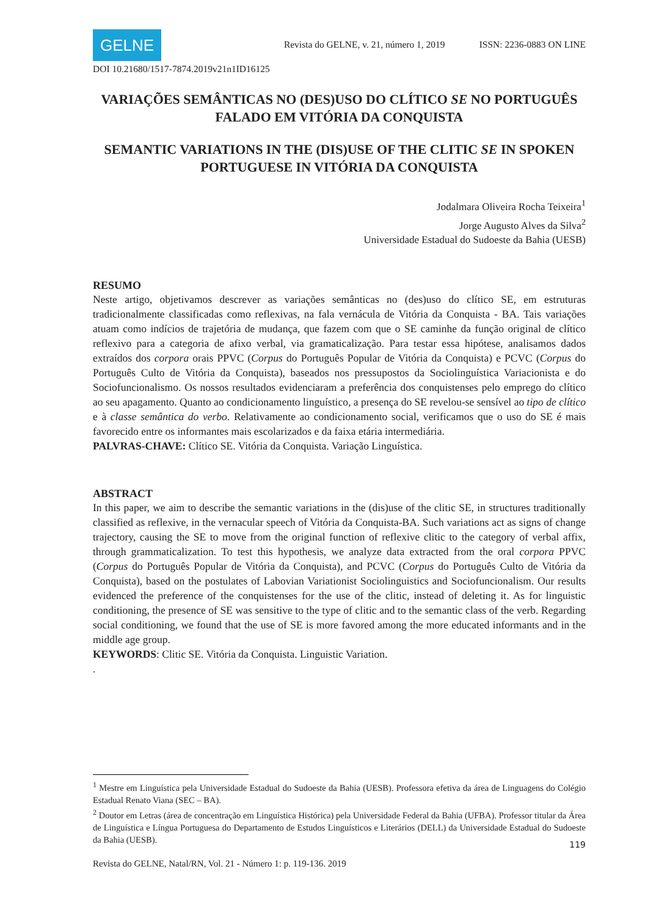GELNE
Revista do GELNE, v. 21, número 1, 2019 ISSN: 2236-0883 ON LINE
DOI 10.21680/1517-7874.2019v21n1ID16125
VARIAÇÕES SEMÂNTICAS NO (DES)USO DO CLÍTICO SE NO PORTUGUÊS FALADO EM VITÓRIA DA CONQUISTA
SEMANTIC VARIATIONS IN THE (DIS)USE OF THE CLITIC SE IN SPOKEN PORTUGUESE IN VITÓRIA DA CONQUISTA
Jodalmara Oliveira Rocha Teixeira<sup>1</sup>
Jorge Augusto Alves da Silva<sup>2</sup>
Universidade Estadual do Sudoeste da Bahia (UESB)
RESUMO
Neste artigo, objetivamos descrever as variações semânticas no (des)uso do clítico SE, em estruturas tradicionalmente classificadas como reflexivas, na fala vernácula de Vitória da Conquista - BA. Tais variações atuam como indícios de trajetória de mudança, que fazem com que o SE caminhe da função original de clítico reflexivo para a categoria de afixo verbal, via gramaticalização. Para testar essa hipótese, analisamos dados extraídos dos corpora orais PPVC (Corpus do Português Popular de Vitória da Conquista) e PCVC (Corpus do Português Culto de Vitória da Conquista), baseados nos pressupostos da Sociolinguística Variacionista e do Sociofuncionalismo. Os nossos resultados evidenciaram a preferência dos conquistenses pelo emprego do clítico ao seu apagamento. Quanto ao condicionamento linguístico, a presença do SE revelou-se sensível ao tipo de clítico e à classe semântica do verbo. Relativamente ao condicionamento social, verificamos que o uso do SE é mais favorecido entre os informantes mais escolarizados e da faixa etária intermediária.
PALVRAS-CHAVE: Clítico SE. Vitória da Conquista. Variação Linguística.
ABSTRACT
In this paper, we aim to describe the semantic variations in the (dis)use of the clitic SE, in structures traditionally classified as reflexive, in the vernacular speech of Vitória da Conquista-BA. Such variations act as signs of change trajectory, causing the SE to move from the original function of reflexive clitic to the category of verbal affix, through grammaticalization. To test this hypothesis, we analyze data extracted from the oral corpora PPVC (Corpus do Português Popular de Vitória da Conquista), and PCVC (Corpus do Português Culto de Vitória da Conquista), based on the postulates of Labovian Variationist Sociolinguistics and Sociofuncionalism. Our results evidenced the preference of the conquistenses for the use of the clitic, instead of deleting it. As for linguistic conditioning, the presence of SE was sensitive to the type of clitic and to the semantic class of the verb. Regarding social conditioning, we found that the use of SE is more favored among the more educated informants and in the middle age group.
KEYWORDS: Clitic SE. Vitória da Conquista. Linguistic Variation.
.
<sup>1</sup> Mestre em Linguística pela Universidade Estadual do Sudoeste da Bahia (UESB). Professora efetiva da área de Linguagens do Colégio Estadual Renato Viana (SEC – BA).
<sup>2</sup> Doutor em Letras (área de concentração em Linguística Histórica) pela Universidade Federal da Bahia (UFBA). Professor titular da Área de Linguística e Língua Portuguesa do Departamento de Estudos Linguísticos e Literários (DELL) da Universidade Estadual do Sudoeste da Bahia (UESB).
119
Revista do GELNE, Natal/RN, Vol. 21 - Número 1: p. 119-136. 2019